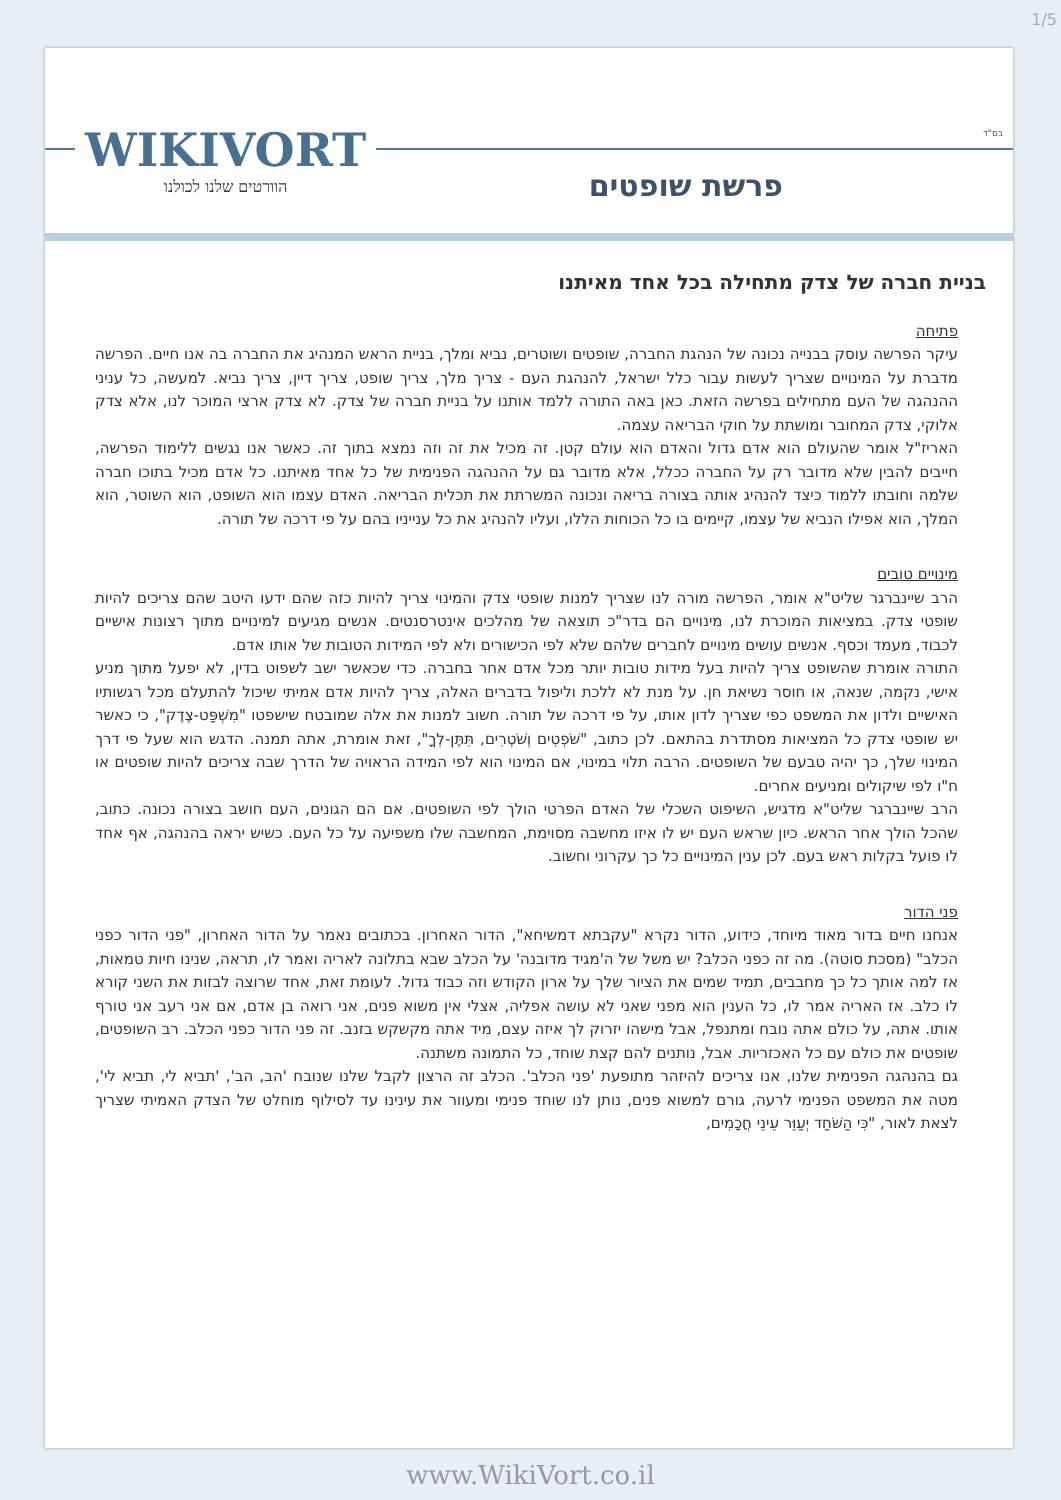1/5
בס"ד WIKIVORT
הוורטים שלנו לכולנו
פרשת שופטים
בניית חברה של צדק מתחילה בכל אחד מאיתנו
פתיחה
עיקר הפרשה עוסק בבנייה נכונה של הנהגת החברה, שופטים ושוטרים, נביא ומלך, בניית הראש המנהיג את החברה בה אנו חיים. הפרשה מדברת על המינויים שצריך לעשות עבור כלל ישראל, להנהגת העם - צריך מלך, צריך שופט, צריך דיין, צריך נביא. למעשה, כל עניני ההנהגה של העם מתחילים בפרשה הזאת. כאן באה התורה ללמד אותנו על בניית חברה של צדק. לא צדק ארצי המוכר לנו, אלא צדק אלוקי, צדק המחובר ומושתת על חוקי הבריאה עצמה.
האריז"ל אומר שהעולם הוא אדם גדול והאדם הוא עולם קטן. זה מכיל את זה וזה נמצא בתוך זה. כאשר אנו נגשים ללימוד הפרשה, חייבים להבין שלא מדובר רק על החברה ככלל, אלא מדובר גם על ההנהגה הפנימית של כל אחד מאיתנו. כל אדם מכיל בתוכו חברה שלמה וחובתו ללמוד כיצד להנהיג אותה בצורה בריאה ונכונה המשרתת את תכלית הבריאה. האדם עצמו הוא השופט, הוא השוטר, הוא המלך, הוא אפילו הנביא של עצמו, קיימים בו כל הכוחות הללו, ועליו להנהיג את כל ענייניו בהם על פי דרכה של תורה.
מינויים טובים
הרב שיינברגר שליט"א אומר, הפרשה מורה לנו שצריך למנות שופטי צדק והמינוי צריך להיות כזה שהם ידעו היטב שהם צריכים להיות שופטי צדק. במציאות המוכרת לנו, מינויים הם בדר"כ תוצאה של מהלכים אינטרסנטים. אנשים מגיעים למינויים מתוך רצונות אישיים לכבוד, מעמד וכסף. אנשים עושים מינויים לחברים שלהם שלא לפי הכישורים ולא לפי המידות הטובות של אותו אדם.
התורה אומרת שהשופט צריך להיות בעל מידות טובות יותר מכל אדם אחר בחברה. כדי שכאשר ישב לשפוט בדין, לא יפעל מתוך מניע אישי, נקמה, שנאה, או חוסר נשיאת חן. על מנת לא ללכת וליפול בדברים האלה, צריך להיות אדם אמיתי שיכול להתעלם מכל רגשותיו האישיים ולדון את המשפט כפי שצריך לדון אותו, על פי דרכה של תורה. חשוב למנות את אלה שמובטח שישפטו "מִשְׁפַּט-צֶדֶק", כי כאשר יש שופטי צדק כל המציאות מסתדרת בהתאם. לכן כתוב, "שֹׁפְטִים וְשֹׁטְרִים, תִּתֶּן-לְךָ", זאת אומרת, אתה תמנה. הדגש הוא שעל פי דרך המינוי שלך, כך יהיה טבעם של השופטים. הרבה תלוי במינוי, אם המינוי הוא לפי המידה הראויה של הדרך שבה צריכים להיות שופטים או ח"ו לפי שיקולים ומניעים אחרים.
הרב שיינברגר שליט"א מדגיש, השיפוט השכלי של האדם הפרטי הולך לפי השופטים. אם הם הגונים, העם חושב בצורה נכונה. כתוב, שהכל הולך אחר הראש. כיון שראש העם יש לו איזו מחשבה מסוימת, המחשבה שלו משפיעה על כל העם. כשיש יראה בהנהגה, אף אחד לו פועל בקלות ראש בעם. לכן ענין המינויים כל כך עקרוני וחשוב.
פני הדור
אנחנו חיים בדור מאוד מיוחד, כידוע, הדור נקרא "עקבתא דמשיחא", הדור האחרון. בכתובים נאמר על הדור האחרון, "פני הדור כפני הכלב" (מסכת סוטה). מה זה כפני הכלב? יש משל של ה'מגיד מדובנה' על הכלב שבא בתלונה לאריה ואמר לו, תראה, שנינו חיות טמאות, אז למה אותך כל כך מחבבים, תמיד שמים את הציור שלך על ארון הקודש וזה כבוד גדול. לעומת זאת, אחד שרוצה לבזות את השני קורא לו כלב. אז האריה אמר לו, כל הענין הוא מפני שאני לא עושה אפליה, אצלי אין משוא פנים, אני רואה בן אדם, אם אני רעב אני טורף אותו. אתה, על כולם אתה נובח ומתנפל, אבל מישהו יזרוק לך איזה עצם, מיד אתה מקשקש בזנב. זה פני הדור כפני הכלב. רב השופטים, שופטים את כולם עם כל האכזריות. אבל, נותנים להם קצת שוחד, כל התמונה משתנה.
גם בהנהגה הפנימית שלנו, אנו צריכים להיזהר מתופעת 'פני הכלב'. הכלב זה הרצון לקבל שלנו שנובח 'הב, הב', 'תביא לי, תביא לי', מטה את המשפט הפנימי לרעה, גורם למשוא פנים, נותן לנו שוחד פנימי ומעוור את עינינו עד לסילוף מוחלט של הצדק האמיתי שצריך לצאת לאור, "כִּי הַשֹּׁחַד יְעַוֵּר עֵינֵי חֲכָמִים,
www.WikiVort.co.il